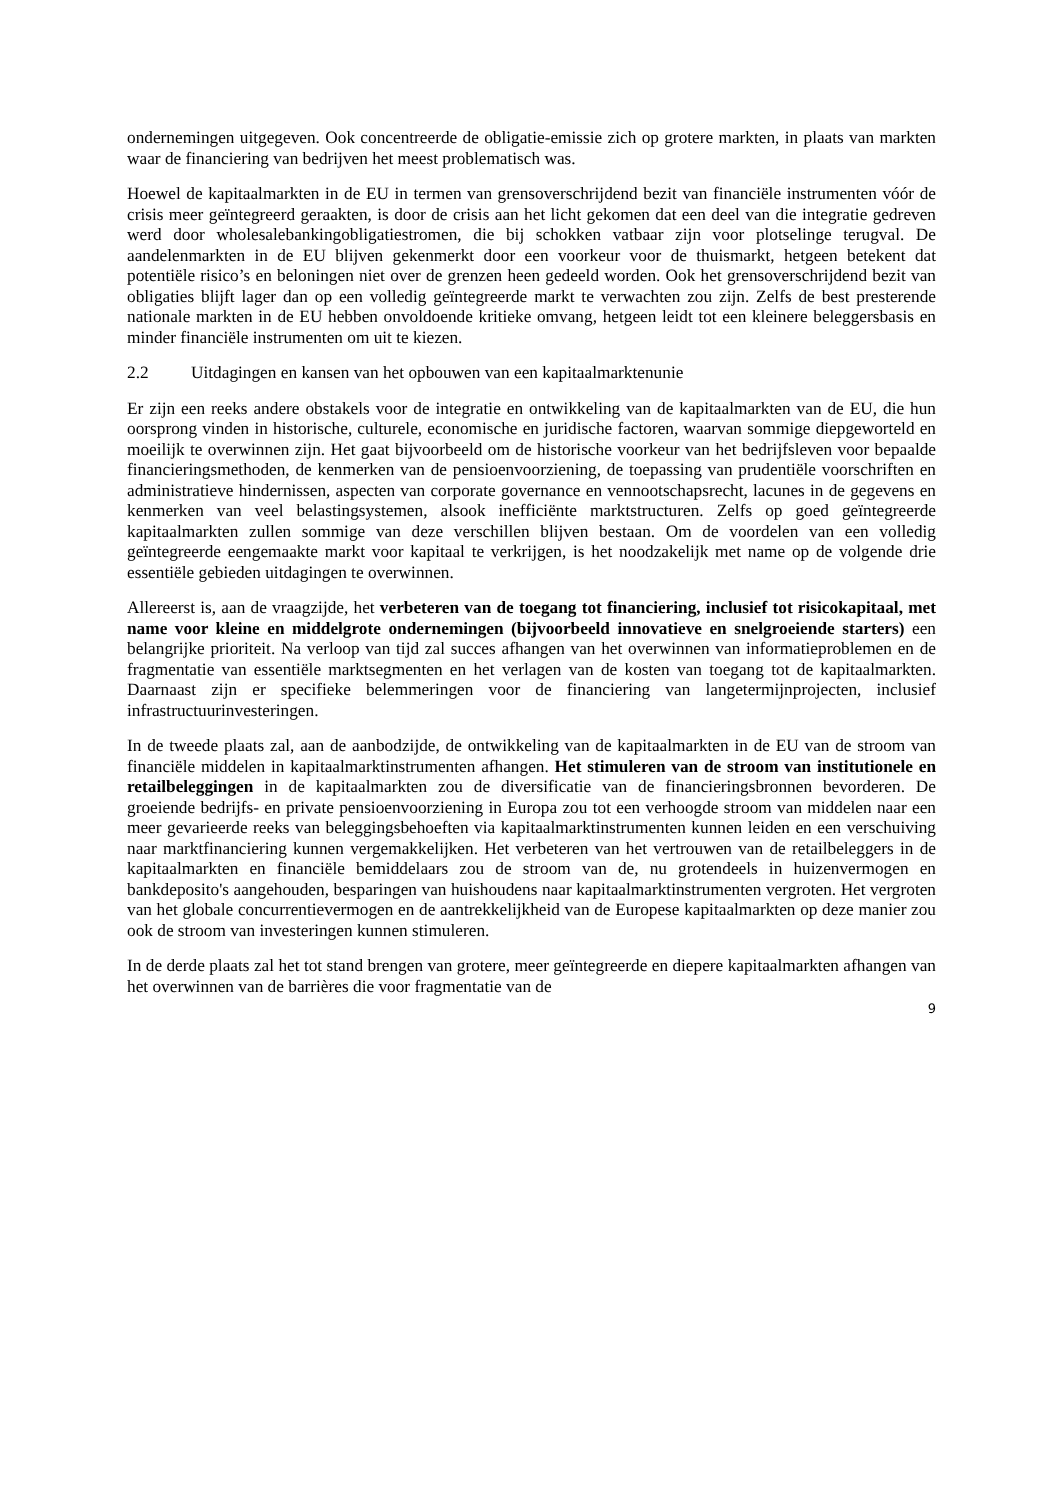ondernemingen uitgegeven. Ook concentreerde de obligatie-emissie zich op grotere markten, in plaats van markten waar de financiering van bedrijven het meest problematisch was.
Hoewel de kapitaalmarkten in de EU in termen van grensoverschrijdend bezit van financiële instrumenten vóór de crisis meer geïntegreerd geraakten, is door de crisis aan het licht gekomen dat een deel van die integratie gedreven werd door wholesalebankingobligatiestromen, die bij schokken vatbaar zijn voor plotselinge terugval. De aandelenmarkten in de EU blijven gekenmerkt door een voorkeur voor de thuismarkt, hetgeen betekent dat potentiële risico’s en beloningen niet over de grenzen heen gedeeld worden. Ook het grensoverschrijdend bezit van obligaties blijft lager dan op een volledig geïntegreerde markt te verwachten zou zijn. Zelfs de best presterende nationale markten in de EU hebben onvoldoende kritieke omvang, hetgeen leidt tot een kleinere beleggersbasis en minder financiële instrumenten om uit te kiezen.
2.2 Uitdagingen en kansen van het opbouwen van een kapitaalmarktenunie
Er zijn een reeks andere obstakels voor de integratie en ontwikkeling van de kapitaalmarkten van de EU, die hun oorsprong vinden in historische, culturele, economische en juridische factoren, waarvan sommige diepgeworteld en moeilijk te overwinnen zijn. Het gaat bijvoorbeeld om de historische voorkeur van het bedrijfsleven voor bepaalde financieringsmethoden, de kenmerken van de pensioenvoorziening, de toepassing van prudentiële voorschriften en administratieve hindernissen, aspecten van corporate governance en vennootschapsrecht, lacunes in de gegevens en kenmerken van veel belastingsystemen, alsook inefficiënte marktstructuren. Zelfs op goed geïntegreerde kapitaalmarkten zullen sommige van deze verschillen blijven bestaan. Om de voordelen van een volledig geïntegreerde eengemaakte markt voor kapitaal te verkrijgen, is het noodzakelijk met name op de volgende drie essentiële gebieden uitdagingen te overwinnen.
Allereerst is, aan de vraagzijde, het verbeteren van de toegang tot financiering, inclusief tot risicokapitaal, met name voor kleine en middelgrote ondernemingen (bijvoorbeeld innovatieve en snelgroeiende starters) een belangrijke prioriteit. Na verloop van tijd zal succes afhangen van het overwinnen van informatieproblemen en de fragmentatie van essentiële marktsegmenten en het verlagen van de kosten van toegang tot de kapitaalmarkten. Daarnaast zijn er specifieke belemmeringen voor de financiering van langetermijnprojecten, inclusief infrastructuurinvesteringen.
In de tweede plaats zal, aan de aanbodzijde, de ontwikkeling van de kapitaalmarkten in de EU van de stroom van financiële middelen in kapitaalmarktinstrumenten afhangen. Het stimuleren van de stroom van institutionele en retailbeleggingen in de kapitaalmarkten zou de diversificatie van de financieringsbronnen bevorderen. De groeiende bedrijfs- en private pensioenvoorziening in Europa zou tot een verhoogde stroom van middelen naar een meer gevarieerde reeks van beleggingsbehoeften via kapitaalmarktinstrumenten kunnen leiden en een verschuiving naar marktfinanciering kunnen vergemakkelijken. Het verbeteren van het vertrouwen van de retailbeleggers in de kapitaalmarkten en financiële bemiddelaars zou de stroom van de, nu grotendeels in huizenvermogen en bankdeposito's aangehouden, besparingen van huishoudens naar kapitaalmarktinstrumenten vergroten. Het vergroten van het globale concurrentievermogen en de aantrekkelijkheid van de Europese kapitaalmarkten op deze manier zou ook de stroom van investeringen kunnen stimuleren.
In de derde plaats zal het tot stand brengen van grotere, meer geïntegreerde en diepere kapitaalmarkten afhangen van het overwinnen van de barrières die voor fragmentatie van de
9